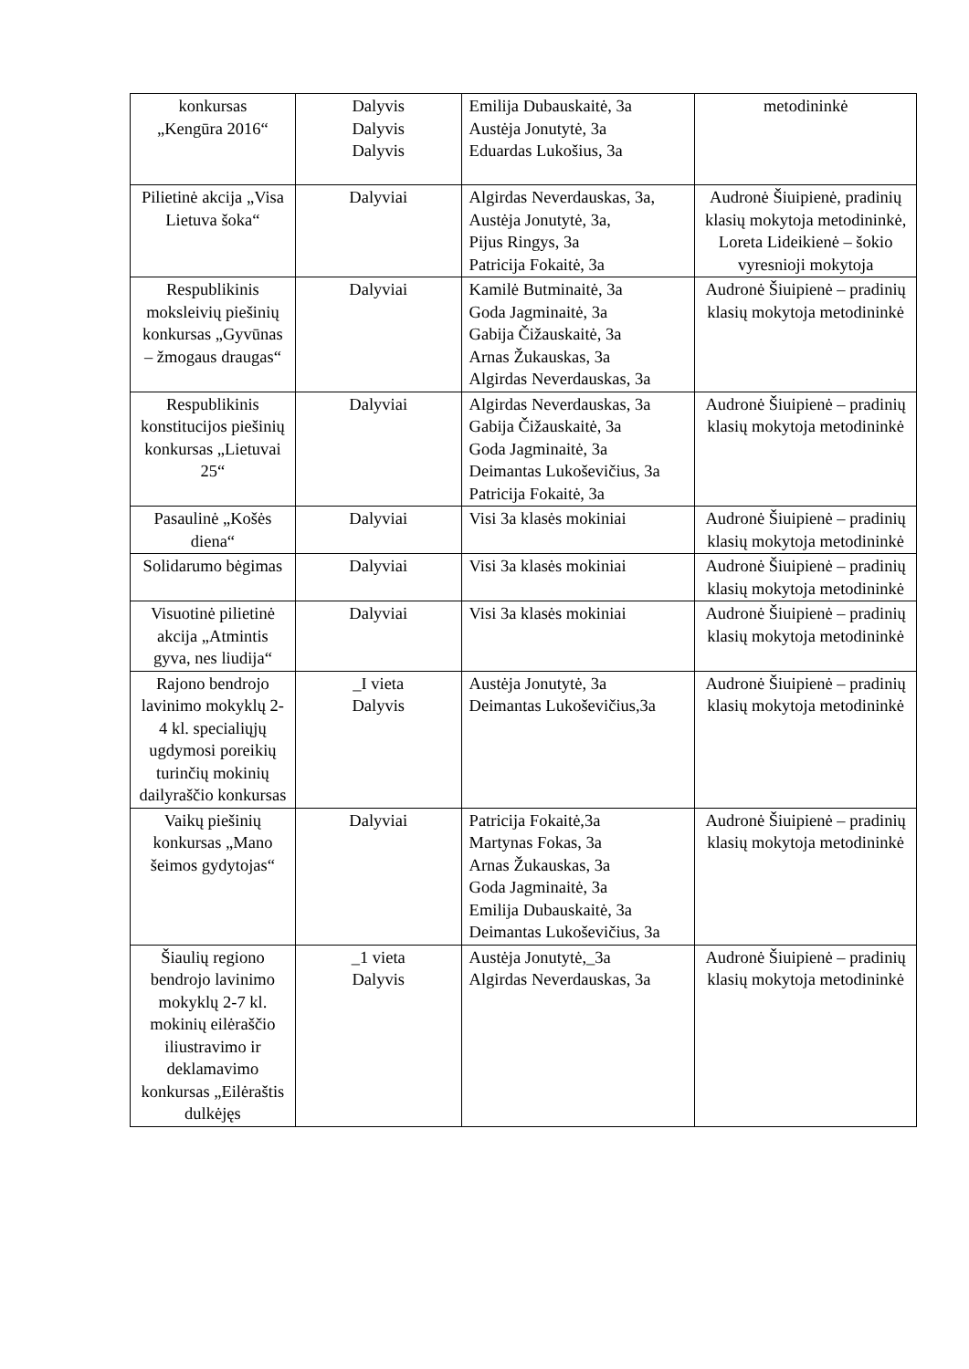| konkursas „Kengūra 2016“ | Dalyvis Dalyvis Dalyvis | Emilija Dubauskaitė, 3a Austėja Jonutytė, 3a Eduardas Lukošius, 3a | metodininkė |
| Pilietinė akcija „Visa Lietuva šoka“ | Dalyviai | Algirdas Neverdauskas, 3a, Austėja Jonutytė, 3a, Pijus Ringys, 3a Patricija Fokaitė, 3a | Audronė Šiuipienė, pradinių klasių mokytoja metodininkė, Loreta Lideikienė – šokio vyresnioji mokytoja |
| Respublikinis moksleivių piešinių konkursas „Gyvūnas – žmogaus draugas“ | Dalyviai | Kamilė Butminaitė, 3a Goda Jagminaitė, 3a Gabija Čižauskaitė, 3a Arnas Žukauskas, 3a Algirdas Neverdauskas, 3a | Audronė Šiuipienė – pradinių klasių mokytoja metodininkė |
| Respublikinis konstitucijos piešinių konkursas „Lietuvai 25“ | Dalyviai | Algirdas Neverdauskas, 3a Gabija Čižauskaitė, 3a Goda Jagminaitė, 3a Deimantas Lukoševičius, 3a Patricija Fokaitė, 3a | Audronė Šiuipienė – pradinių klasių mokytoja metodininkė |
| Pasaulinė „Košės diena“ | Dalyviai | Visi 3a klasės mokiniai | Audronė Šiuipienė – pradinių klasių mokytoja metodininkė |
| Solidarumo bėgimas | Dalyviai | Visi 3a klasės mokiniai | Audronė Šiuipienė – pradinių klasių mokytoja metodininkė |
| Visuotinė pilietinė akcija „Atmintis gyva, nes liudija“ | Dalyviai | Visi 3a klasės mokiniai | Audronė Šiuipienė – pradinių klasių mokytoja metodininkė |
| Rajono bendrojo lavinimo mokyklų 2-4 kl. specialiųjų ugdymosi poreikių turinčių mokinių dailyraščio konkursas | _I vieta Dalyvis | Austėja Jonutytė, 3a Deimantas Lukoševičius,3a | Audronė Šiuipienė – pradinių klasių mokytoja metodininkė |
| Vaikų piešinių konkursas „Mano šeimos gydytojas“ | Dalyviai | Patricija Fokaitė,3a Martynas Fokas, 3a Arnas Žukauskas, 3a Goda Jagminaitė, 3a Emilija Dubauskaitė, 3a Deimantas Lukoševičius, 3a | Audronė Šiuipienė – pradinių klasių mokytoja metodininkė |
| Šiaulių regiono bendrojo lavinimo mokyklų 2-7 kl. mokinių eilėraščio iliustravimo ir deklamavimo konkursas „Eilėraštis dulkėjęs | _1 vieta Dalyvis | Austėja Jonutytė,_3a Algirdas Neverdauskas, 3a | Audronė Šiuipienė – pradinių klasių mokytoja metodininkė |